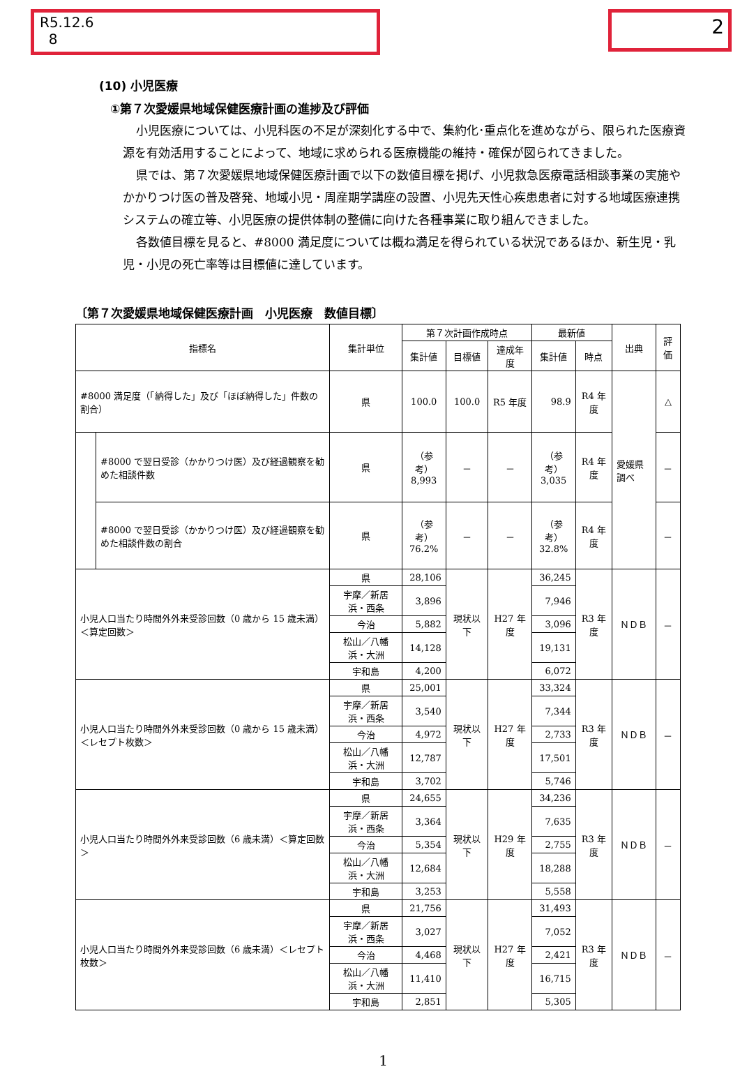R5.12.6
8
2
(10) 小児医療
①第７次愛媛県地域保健医療計画の進捗及び評価
小児医療については、小児科医の不足が深刻化する中で、集約化･重点化を進めながら、限られた医療資源を有効活用することによって、地域に求められる医療機能の維持・確保が図られてきました。
県では、第７次愛媛県地域保健医療計画で以下の数値目標を掲げ、小児救急医療電話相談事業の実施やかかりつけ医の普及啓発、地域小児・周産期学講座の設置、小児先天性心疾患患者に対する地域医療連携システムの確立等、小児医療の提供体制の整備に向けた各種事業に取り組んできました。
各数値目標を見ると、#8000 満足度については概ね満足を得られている状況であるほか、新生児・乳児・小児の死亡率等は目標値に達しています。
〔第７次愛媛県地域保健医療計画　小児医療　数値目標〕
| 指標名 | | 集計単位 | 第７次計画作成時点 | | | 最新値 | | 出典 | 評価 |
| --- | --- | --- | --- | --- | --- | --- | --- | --- | --- |
| | | | 集計値 | 目標値 | 達成年度 | 集計値 | 時点 | | |
| #8000 満足度（「納得した」及び「ほぼ納得した」件数の割合） | | 県 | 100.0 | 100.0 | R5 年度 | 98.9 | R4 年度 | 愛媛県調べ | △ |
| | #8000 で翌日受診（かかりつけ医）及び経過観察を勧めた相談件数 | 県 | （参考） 8,993 | － | － | （参考） 3,035 | R4 年度 | | － |
| | #8000 で翌日受診（かかりつけ医）及び経過観察を勧めた相談件数の割合 | 県 | （参考） 76.2% | － | － | （参考） 32.8% | R4 年度 | | － |
| 小児人口当たり時間外外来受診回数（0 歳から 15 歳未満）＜算定回数＞ | | 県 | 28,106 | 現状以下 | H27 年度 | 36,245 | R3 年度 | ＮＤＢ | － |
| | | 宇摩／新居浜・西条 | 3,896 | | | 7,946 | | | |
| | | 今治 | 5,882 | | | 3,096 | | | |
| | | 松山／八幡浜・大洲 | 14,128 | | | 19,131 | | | |
| | | 宇和島 | 4,200 | | | 6,072 | | | |
| 小児人口当たり時間外外来受診回数（0 歳から 15 歳未満）＜レセプト枚数＞ | | 県 | 25,001 | 現状以下 | H27 年度 | 33,324 | R3 年度 | ＮＤＢ | － |
| | | 宇摩／新居浜・西条 | 3,540 | | | 7,344 | | | |
| | | 今治 | 4,972 | | | 2,733 | | | |
| | | 松山／八幡浜・大洲 | 12,787 | | | 17,501 | | | |
| | | 宇和島 | 3,702 | | | 5,746 | | | |
| 小児人口当たり時間外外来受診回数（6 歳未満）＜算定回数＞ | | 県 | 24,655 | 現状以下 | H29 年度 | 34,236 | R3 年度 | ＮＤＢ | － |
| | | 宇摩／新居浜・西条 | 3,364 | | | 7,635 | | | |
| | | 今治 | 5,354 | | | 2,755 | | | |
| | | 松山／八幡浜・大洲 | 12,684 | | | 18,288 | | | |
| | | 宇和島 | 3,253 | | | 5,558 | | | |
| 小児人口当たり時間外外来受診回数（6 歳未満）＜レセプト枚数＞ | | 県 | 21,756 | 現状以下 | H27 年度 | 31,493 | R3 年度 | ＮＤＢ | － |
| | | 宇摩／新居浜・西条 | 3,027 | | | 7,052 | | | |
| | | 今治 | 4,468 | | | 2,421 | | | |
| | | 松山／八幡浜・大洲 | 11,410 | | | 16,715 | | | |
| | | 宇和島 | 2,851 | | | 5,305 | | | |
1